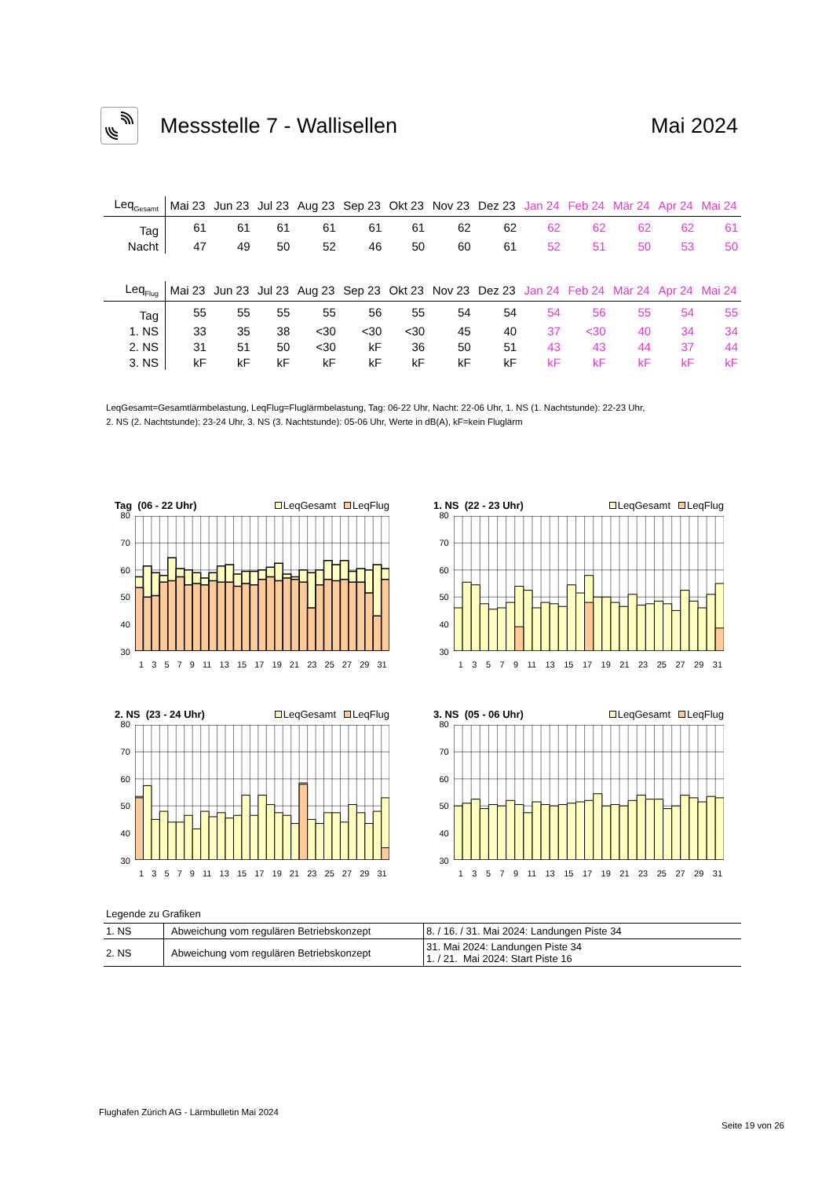Messstelle 7 - Wallisellen Mai 2024
| Leq<sub>Gesamt</sub> | Mai 23 | Jun 23 | Jul 23 | Aug 23 | Sep 23 | Okt 23 | Nov 23 | Dez 23 | Jan 24 | Feb 24 | Mär 24 | Apr 24 | Mai 24 |
| --- | --- | --- | --- | --- | --- | --- | --- | --- | --- | --- | --- | --- | --- |
| Tag | 61 | 61 | 61 | 61 | 61 | 61 | 62 | 62 | 62 | 62 | 62 | 62 | 61 |
| Nacht | 47 | 49 | 50 | 52 | 46 | 50 | 60 | 61 | 52 | 51 | 50 | 53 | 50 |
| Leq<sub>Flug</sub> | Mai 23 | Jun 23 | Jul 23 | Aug 23 | Sep 23 | Okt 23 | Nov 23 | Dez 23 | Jan 24 | Feb 24 | Mär 24 | Apr 24 | Mai 24 |
| --- | --- | --- | --- | --- | --- | --- | --- | --- | --- | --- | --- | --- | --- |
| Tag | 55 | 55 | 55 | 55 | 56 | 55 | 54 | 54 | 54 | 56 | 55 | 54 | 55 |
| 1. NS | 33 | 35 | 38 | <30 | <30 | <30 | 45 | 40 | 37 | <30 | 40 | 34 | 34 |
| 2. NS | 31 | 51 | 50 | <30 | kF | 36 | 50 | 51 | 43 | 43 | 44 | 37 | 44 |
| 3. NS | kF | kF | kF | kF | kF | kF | kF | kF | kF | kF | kF | kF | kF |
LeqGesamt=Gesamtlärmbelastung, LeqFlug=Fluglärmbelastung, Tag: 06-22 Uhr, Nacht: 22-06 Uhr, 1. NS (1. Nachtstunde): 22-23 Uhr,
2. NS (2. Nachtstunde): 23-24 Uhr, 3. NS (3. Nachtstunde): 05-06 Uhr, Werte in dB(A), kF=kein Fluglärm
Tag (06 - 22 Uhr) LeqGesamt LeqFlug
80
70
60
50
40
30
13579 11 13 15 17 19 21 23 25 27 29 31
1. NS (22 - 23 Uhr) LeqGesamt LeqFlug
80
70
60
50
40
30
13579 11 13 15 17 19 21 23 25 27 29 31
2. NS (23 - 24 Uhr) LeqGesamt LeqFlug
80
70
60
50
40
30
13579 11 13 15 17 19 21 23 25 27 29 31
3. NS (05 - 06 Uhr) LeqGesamt LeqFlug
80
70
60
50
40
30
13579 11 13 15 17 19 21 23 25 27 29 31
Legende zu Grafiken
| 1. NS | Abweichung vom regulären Betriebskonzept | 8. / 16. / 31. Mai 2024: Landungen Piste 34 |
| 2. NS | Abweichung vom regulären Betriebskonzept | 31. Mai 2024: Landungen Piste 34 1. / 21. Mai 2024: Start Piste 16 |
Flughafen Zürich AG - Lärmbulletin Mai 2024
Seite 19 von 26